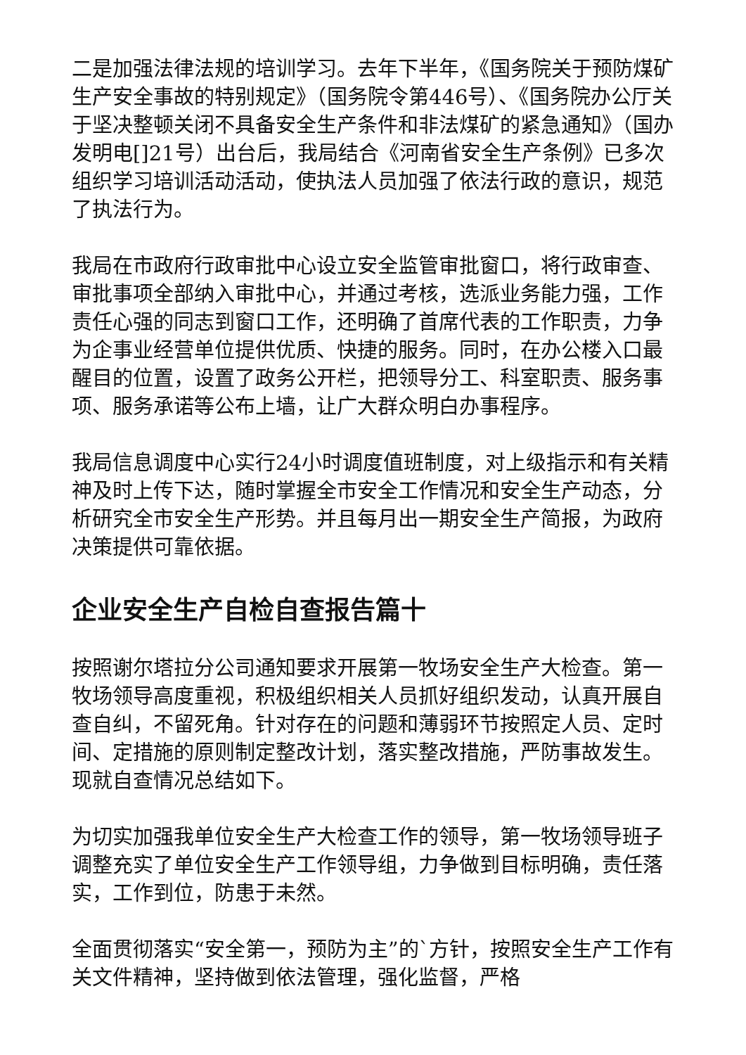二是加强法律法规的培训学习。去年下半年，《国务院关于预防煤矿生产安全事故的特别规定》（国务院令第446号）、《国务院办公厅关于坚决整顿关闭不具备安全生产条件和非法煤矿的紧急通知》（国办发明电[]21号）出台后，我局结合《河南省安全生产条例》已多次组织学习培训活动活动，使执法人员加强了依法行政的意识，规范了执法行为。
我局在市政府行政审批中心设立安全监管审批窗口，将行政审查、审批事项全部纳入审批中心，并通过考核，选派业务能力强，工作责任心强的同志到窗口工作，还明确了首席代表的工作职责，力争为企事业经营单位提供优质、快捷的服务。同时，在办公楼入口最醒目的位置，设置了政务公开栏，把领导分工、科室职责、服务事项、服务承诺等公布上墙，让广大群众明白办事程序。
我局信息调度中心实行24小时调度值班制度，对上级指示和有关精神及时上传下达，随时掌握全市安全工作情况和安全生产动态，分析研究全市安全生产形势。并且每月出一期安全生产简报，为政府决策提供可靠依据。
企业安全生产自检自查报告篇十
按照谢尔塔拉分公司通知要求开展第一牧场安全生产大检查。第一牧场领导高度重视，积极组织相关人员抓好组织发动，认真开展自查自纠，不留死角。针对存在的问题和薄弱环节按照定人员、定时间、定措施的原则制定整改计划，落实整改措施，严防事故发生。现就自查情况总结如下。
为切实加强我单位安全生产大检查工作的领导，第一牧场领导班子调整充实了单位安全生产工作领导组，力争做到目标明确，责任落实，工作到位，防患于未然。
全面贯彻落实“安全第一，预防为主”的`方针，按照安全生产工作有关文件精神，坚持做到依法管理，强化监督，严格